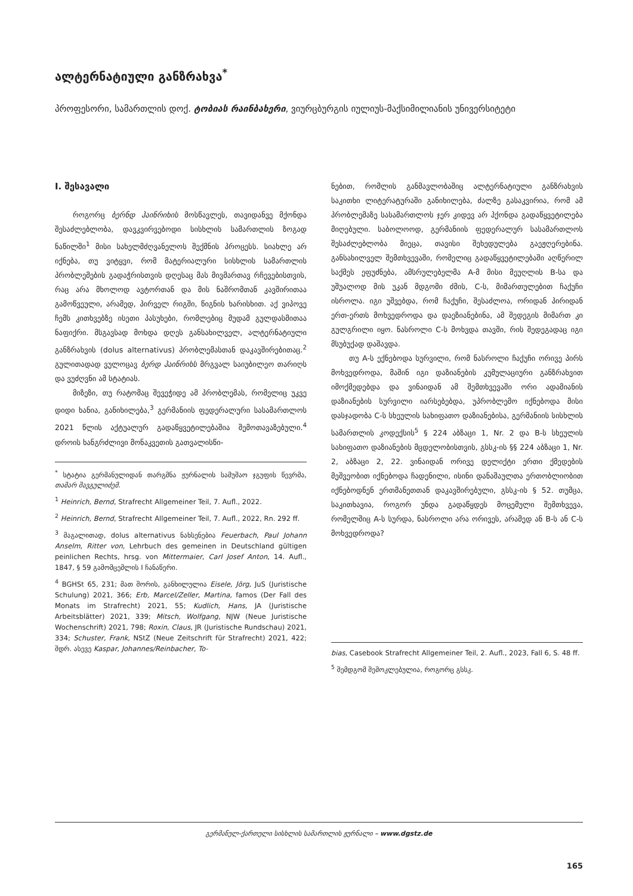ალტერნატიული განზრახვა<sup>*</sup>
პროფესორი, სამართლის დოქ. ტობიას რაინბახერი, ვიურცბურგის იულიუს-მაქსიმილიანის უნივერსიტეტი
I. შესავალი
როგორც ბერნდ ჰაინრიხის მოსწავლეს, თავიდანვე მქონდა შესაძლებლობა, დავკვირვებოდი სისხლის სამართლის ზოგად ნაწილში<sup>1</sup> მისი სახელმძღვანელოს შექმნის პროცესს. სიახლე არ იქნება, თუ ვიტყვი, რომ მატერიალური სისხლის სამართლის პრობლემების გადაჭრისთვის დღესაც მას მივმართავ რჩევებისთვის, რაც არა მხოლოდ ავტორთან და მის ნაშრომთან კავშირითაა გამოწვეული, არამედ, პირველ რიგში, წიგნის ხარისხით. აქ ვიპოვე ჩემს კითხვებზე ისეთი პასუხები, რომლებიც მუდამ გულდასმითაა ნაფიქრი. მსგავსად მოხდა დღეს განსახილველ, ალტერნატიული განზრახვის (dolus alternativus) პრობლემასთან დაკავშირებითაც.<sup>2</sup> გულითადად ვულოცავ ბერდ ჰაინრიხს მრგვალ საიუბილეო თარიღს და ვუძღვნი ამ სტატიას.
მიზეზი, თუ რატომაც შევეჭიდე ამ პრობლემას, რომელიც უკვე დიდი ხანია, განიხილება,<sup>3</sup> გერმანიის ფედერალური სასამართლოს 2021 წლის აქტუალურ გადაწყვეტილებაშია შემოთავაზებული.<sup>4</sup> დროის ხანგრძლივი მონაკვეთის გათვალისწი-
<sup>*</sup> სტატია გერმანულიდან თარგმნა ჟურნალის სამუშაო ჯგუფის წევრმა, თამარ შავგულიძემ.
<sup>1</sup> Heinrich, Bernd, Strafrecht Allgemeiner Teil, 7. Aufl., 2022.
<sup>2</sup> Heinrich, Bernd, Strafrecht Allgemeiner Teil, 7. Aufl., 2022, Rn. 292 ff.
<sup>3</sup> მაგალითად, dolus alternativus ნახსენებია Feuerbach, Paul Johann Anselm, Ritter von, Lehrbuch des gemeinen in Deutschland gültigen peinlichen Rechts, hrsg. von Mittermaier, Carl Josef Anton, 14. Aufl., 1847, § 59 გამომცემლის I ჩანაწერი.
<sup>4</sup> BGHSt 65, 231; მათ შორის, განხილულია Eisele, Jörg, JuS (Juristische Schulung) 2021, 366; Erb, Marcel/Zeller, Martina, famos (Der Fall des Monats im Strafrecht) 2021, 55; Kudlich, Hans, JA (Juristische Arbeitsblätter) 2021, 339; Mitsch, Wolfgang, NJW (Neue Juristische Wochenschrift) 2021, 798; Roxin, Claus, JR (Juristische Rundschau) 2021, 334; Schuster, Frank, NStZ (Neue Zeitschrift für Strafrecht) 2021, 422; შდრ. ასევე Kaspar, Johannes/Reinbacher, To-
ნებით, რომლის განმავლობაშიც ალტერნატიული განზრახვის საკითხი ლიტერატურაში განიხილება, ძალზე გასაკვირია, რომ ამ პრობლემაზე სასამართლოს ჯერ კიდევ არ ჰქონდა გადაწყვეტილება მიღებული. საბოლოოდ, გერმანიის ფედერალურ სასამართლოს შესაძლებლობა მიეცა, თავისი შეხედულება გაეჟღერებინა. განსახილველ შემთხვევაში, რომელიც გადაწყვეტილებაში აღწერილ საქმეს ეფუძნება, ამსრულებელმა A-მ მისი მეუღლის B-სა და უშუალოდ მის უკან მდგომი ძმის, C-ს, მიმართულებით ჩაქუჩი ისროლა. იგი უშვებდა, რომ ჩაქუჩი, შესაძლოა, ორიდან პირიდან ერთ-ერთს მოხვედროდა და დაეზიანებინა, ამ შედეგის მიმართ კი გულგრილი იყო. ნასროლი C-ს მოხვდა თავში, რის შედეგადაც იგი მსუბუქად დაშავდა.
თუ A-ს ექნებოდა სურვილი, რომ ნასროლი ჩაქუჩი ორივე პირს მოხვედროდა, მაშინ იგი დაზიანების კუმულაციური განზრახვით იმოქმედებდა და ვინაიდან ამ შემთხვევაში ორი ადამიანის დაზიანების სურვილი იარსებებდა, უპრობლემო იქნებოდა მისი დასჯადობა C-ს სხეულის სახიფათო დაზიანებისა, გერმანიის სისხლის სამართლის კოდექსის<sup>5</sup> § 224 აბზაცი 1, Nr. 2 და B-ს სხეულის სახიფათო დაზიანების მცდელობისთვის, გსსკ-ის §§ 224 აბზაცი 1, Nr. 2, აბზაცი 2, 22. ვინაიდან ორივე დელიქტი ერთი ქმედების მეშვეობით იქნებოდა ჩადენილი, ისინი დანაშაულთა ერთობლიობით იქნებოდნენ ერთმანეთთან დაკავშირებული, გსსკ-ის § 52. თუმცა, საკითხავია, როგორ უნდა გადაწყდეს მოცემული შემთხვევა, რომელშიც A-ს სურდა, ნასროლი არა ორივეს, არამედ ან B-ს ან C-ს მოხვედროდა?
bias, Casebook Strafrecht Allgemeiner Teil, 2. Aufl., 2023, Fall 6, S. 48 ff.
<sup>5</sup> შემდგომ შემოკლებულია, როგორც გსსკ.
გერმანულ-ქართული სისხლის სამართლის ჟურნალი – www.dgstz.de
165